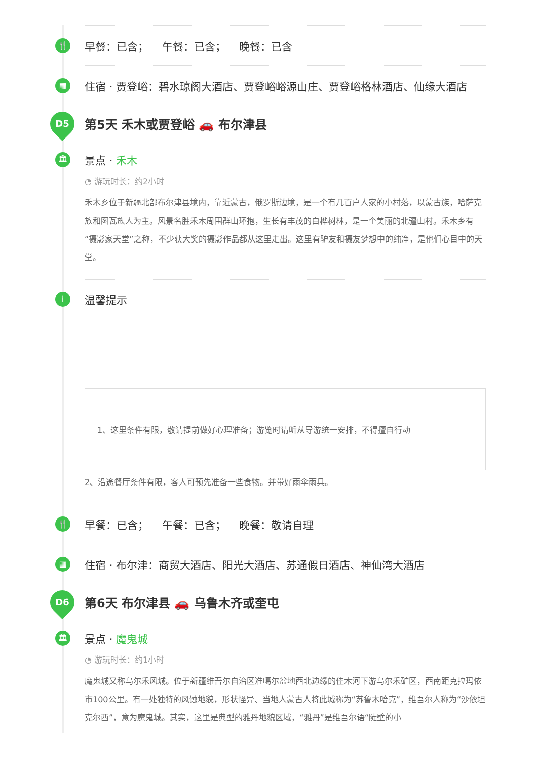🍴 早餐：已含； 午餐：已含； 晚餐：已含
▦ 住宿 · 贾登峪：碧水琼阁大酒店、贾登峪峪源山庄、贾登峪格林酒店、仙缘大酒店
D5
第5天 禾木或贾登峪 🚗 布尔津县
🏛 景点 · 禾木
◔ 游玩时长：约2小时
禾木乡位于新疆北部布尔津县境内，靠近蒙古，俄罗斯边境，是一个有几百户人家的小村落，以蒙古族，哈萨克族和图瓦族人为主。风景名胜禾木周围群山环抱，生长有丰茂的白桦树林，是一个美丽的北疆山村。禾木乡有“摄影家天堂”之称，不少获大奖的摄影作品都从这里走出。这里有驴友和摄友梦想中的纯净，是他们心目中的天堂。
i 温馨提示
1、这里条件有限，敬请提前做好心理准备；游览时请听从导游统一安排，不得擅自行动
2、沿途餐厅条件有限，客人可预先准备一些食物。并带好雨伞雨具。
🍴 早餐：已含； 午餐：已含； 晚餐：敬请自理
▦ 住宿 · 布尔津：商贸大酒店、阳光大酒店、苏通假日酒店、神仙湾大酒店
D6
第6天 布尔津县 🚗 乌鲁木齐或奎屯
🏛 景点 · 魔鬼城
◔ 游玩时长：约1小时
魔鬼城又称乌尔禾风城。位于新疆维吾尔自治区准噶尔盆地西北边缘的佳木河下游乌尔禾矿区，西南距克拉玛依市100公里。有一处独特的风蚀地貌，形状怪异、当地人蒙古人将此城称为“苏鲁木哈克”，维吾尔人称为“沙依坦克尔西”，意为魔鬼城。其实，这里是典型的雅丹地貌区域，“雅丹”是维吾尔语“陡壁的小